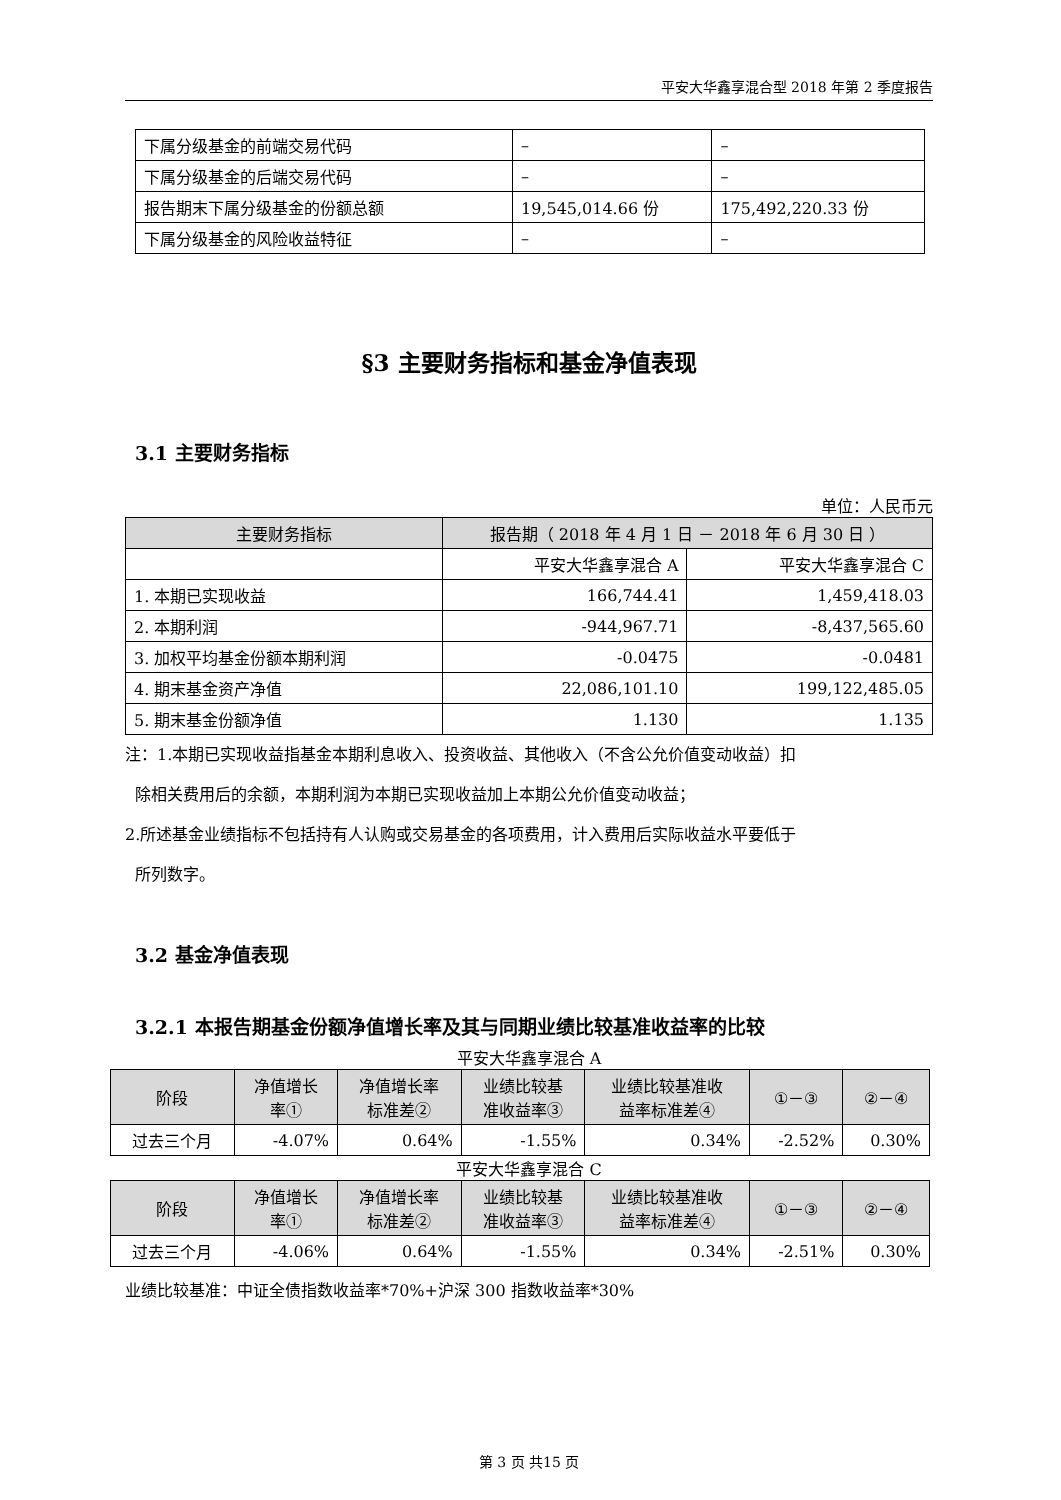平安大华鑫享混合型 2018 年第 2 季度报告
| 下属分级基金的前端交易代码 | – | – |
| 下属分级基金的后端交易代码 | – | – |
| 报告期末下属分级基金的份额总额 | 19,545,014.66 份 | 175,492,220.33 份 |
| 下属分级基金的风险收益特征 | – | – |
§3 主要财务指标和基金净值表现
3.1 主要财务指标
单位：人民币元
| 主要财务指标 | 报告期（ 2018 年 4 月 1 日 － 2018 年 6 月 30 日 ） | |
| | 平安大华鑫享混合 A | 平安大华鑫享混合 C |
| 1. 本期已实现收益 | 166,744.41 | 1,459,418.03 |
| 2. 本期利润 | -944,967.71 | -8,437,565.60 |
| 3. 加权平均基金份额本期利润 | -0.0475 | -0.0481 |
| 4. 期末基金资产净值 | 22,086,101.10 | 199,122,485.05 |
| 5. 期末基金份额净值 | 1.130 | 1.135 |
注：1.本期已实现收益指基金本期利息收入、投资收益、其他收入（不含公允价值变动收益）扣
除相关费用后的余额，本期利润为本期已实现收益加上本期公允价值变动收益；
2.所述基金业绩指标不包括持有人认购或交易基金的各项费用，计入费用后实际收益水平要低于
所列数字。
3.2 基金净值表现
3.2.1 本报告期基金份额净值增长率及其与同期业绩比较基准收益率的比较
平安大华鑫享混合 A
| 阶段 | 净值增长 率① | 净值增长率 标准差② | 业绩比较基 准收益率③ | 业绩比较基准收 益率标准差④ | ①－③ | ②－④ |
| 过去三个月 | -4.07% | 0.64% | -1.55% | 0.34% | -2.52% | 0.30% |
平安大华鑫享混合 C
| 阶段 | 净值增长 率① | 净值增长率 标准差② | 业绩比较基 准收益率③ | 业绩比较基准收 益率标准差④ | ①－③ | ②－④ |
| 过去三个月 | -4.06% | 0.64% | -1.55% | 0.34% | -2.51% | 0.30% |
业绩比较基准：中证全债指数收益率*70%+沪深 300 指数收益率*30%
第 3 页 共15 页